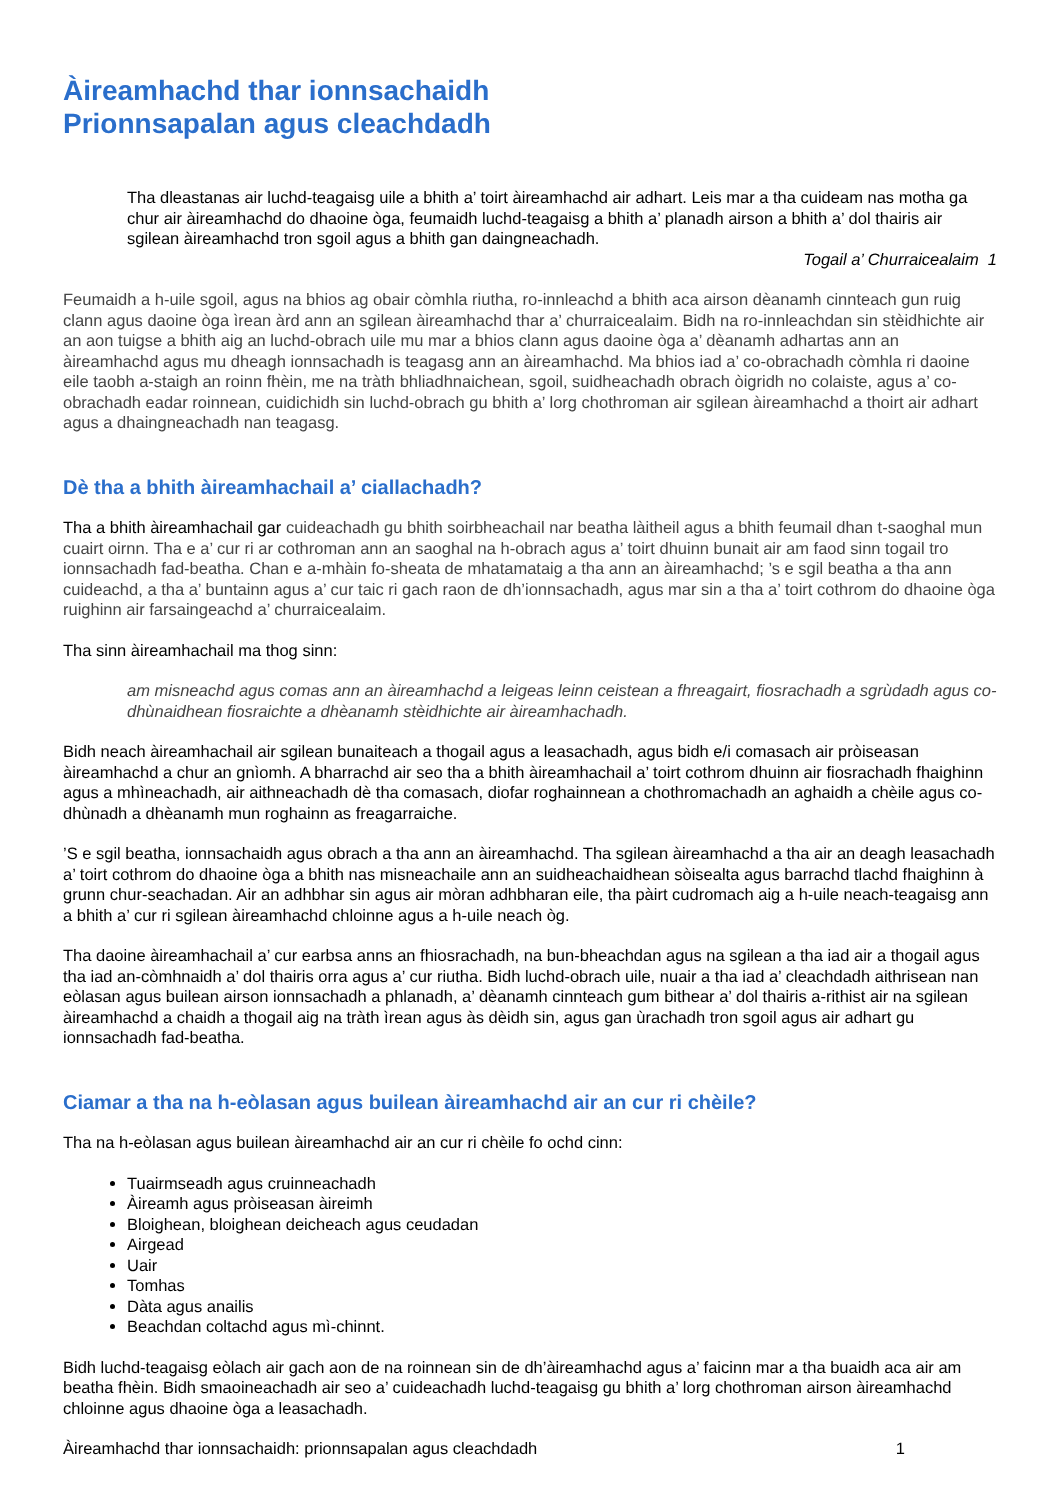Àireamhachd thar ionnsachaidh
Prionnsapalan agus cleachdadh
Tha dleastanas air luchd-teagaisg uile a bhith a’ toirt àireamhachd air adhart. Leis mar a tha cuideam nas motha ga chur air àireamhachd do dhaoine òga, feumaidh luchd-teagaisg a bhith a’ planadh airson a bhith a’ dol thairis air sgilean àireamhachd tron sgoil agus a bhith gan daingneachadh.
Togail a’ Churraicealaim 1
Feumaidh a h-uile sgoil, agus na bhios ag obair còmhla riutha, ro-innleachd a bhith aca airson dèanamh cinnteach gun ruig clann agus daoine òga ìrean àrd ann an sgilean àireamhachd thar a’ churraicealaim. Bidh na ro-innleachdan sin stèidhichte air an aon tuigse a bhith aig an luchd-obrach uile mu mar a bhios clann agus daoine òga a’ dèanamh adhartas ann an àireamhachd agus mu dheagh ionnsachadh is teagasg ann an àireamhachd. Ma bhios iad a’ co-obrachadh còmhla ri daoine eile taobh a-staigh an roinn fhèin, me na tràth bhliadhnaichean, sgoil, suidheachadh obrach òigridh no colaiste, agus a’ co-obrachadh eadar roinnean, cuidichidh sin luchd-obrach gu bhith a’ lorg chothroman air sgilean àireamhachd a thoirt air adhart agus a dhaingneachadh nan teagasg.
Dè tha a bhith àireamhachail a’ ciallachadh?
Tha a bhith àireamhachail gar cuideachadh gu bhith soirbheachail nar beatha làitheil agus a bhith feumail dhan t-saoghal mun cuairt oirnn. Tha e a’ cur ri ar cothroman ann an saoghal na h-obrach agus a’ toirt dhuinn bunait air am faod sinn togail tro ionnsachadh fad-beatha. Chan e a-mhàin fo-sheata de mhatamataig a tha ann an àireamhachd; ’s e sgil beatha a tha ann cuideachd, a tha a’ buntainn agus a’ cur taic ri gach raon de dh’ionnsachadh, agus mar sin a tha a’ toirt cothrom do dhaoine òga ruighinn air farsaingeachd a’ churraicealaim.
Tha sinn àireamhachail ma thog sinn:
am misneachd agus comas ann an àireamhachd a leigeas leinn ceistean a fhreagairt, fiosrachadh a sgrùdadh agus co-dhùnaidhean fiosraichte a dhèanamh stèidhichte air àireamhachadh.
Bidh neach àireamhachail air sgilean bunaiteach a thogail agus a leasachadh, agus bidh e/i comasach air pròiseasan àireamhachd a chur an gnìomh. A bharrachd air seo tha a bhith àireamhachail a’ toirt cothrom dhuinn air fiosrachadh fhaighinn agus a mhìneachadh, air aithneachadh dè tha comasach, diofar roghainnean a chothromachadh an aghaidh a chèile agus co-dhùnadh a dhèanamh mun roghainn as freagarraiche.
’S e sgil beatha, ionnsachaidh agus obrach a tha ann an àireamhachd. Tha sgilean àireamhachd a tha air an deagh leasachadh a’ toirt cothrom do dhaoine òga a bhith nas misneachaile ann an suidheachaidhean sòisealta agus barrachd tlachd fhaighinn à grunn chur-seachadan. Air an adhbhar sin agus air mòran adhbharan eile, tha pàirt cudromach aig a h-uile neach-teagaisg ann a bhith a’ cur ri sgilean àireamhachd chloinne agus a h-uile neach òg.
Tha daoine àireamhachail a’ cur earbsa anns an fhiosrachadh, na bun-bheachdan agus na sgilean a tha iad air a thogail agus tha iad an-còmhnaidh a’ dol thairis orra agus a’ cur riutha. Bidh luchd-obrach uile, nuair a tha iad a’ cleachdadh aithrisean nan eòlasan agus builean airson ionnsachadh a phlanadh, a’ dèanamh cinnteach gum bithear a’ dol thairis a-rithist air na sgilean àireamhachd a chaidh a thogail aig na tràth ìrean agus às dèidh sin, agus gan ùrachadh tron sgoil agus air adhart gu ionnsachadh fad-beatha.
Ciamar a tha na h-eòlasan agus builean àireamhachd air an cur ri chèile?
Tha na h-eòlasan agus builean àireamhachd air an cur ri chèile fo ochd cinn:
Tuairmseadh agus cruinneachadh
Àireamh agus pròiseasan àireimh
Bloighean, bloighean deicheach agus ceudadan
Airgead
Uair
Tomhas
Dàta agus anailis
Beachdan coltachd agus mì-chinnt.
Bidh luchd-teagaisg eòlach air gach aon de na roinnean sin de dh’àireamhachd agus a’ faicinn mar a tha buaidh aca air am beatha fhèin. Bidh smaoineachadh air seo a’ cuideachadh luchd-teagaisg gu bhith a’ lorg chothroman airson àireamhachd chloinne agus dhaoine òga a leasachadh.
Àireamhachd thar ionnsachaidh: prionnsapalan agus cleachdadh 1